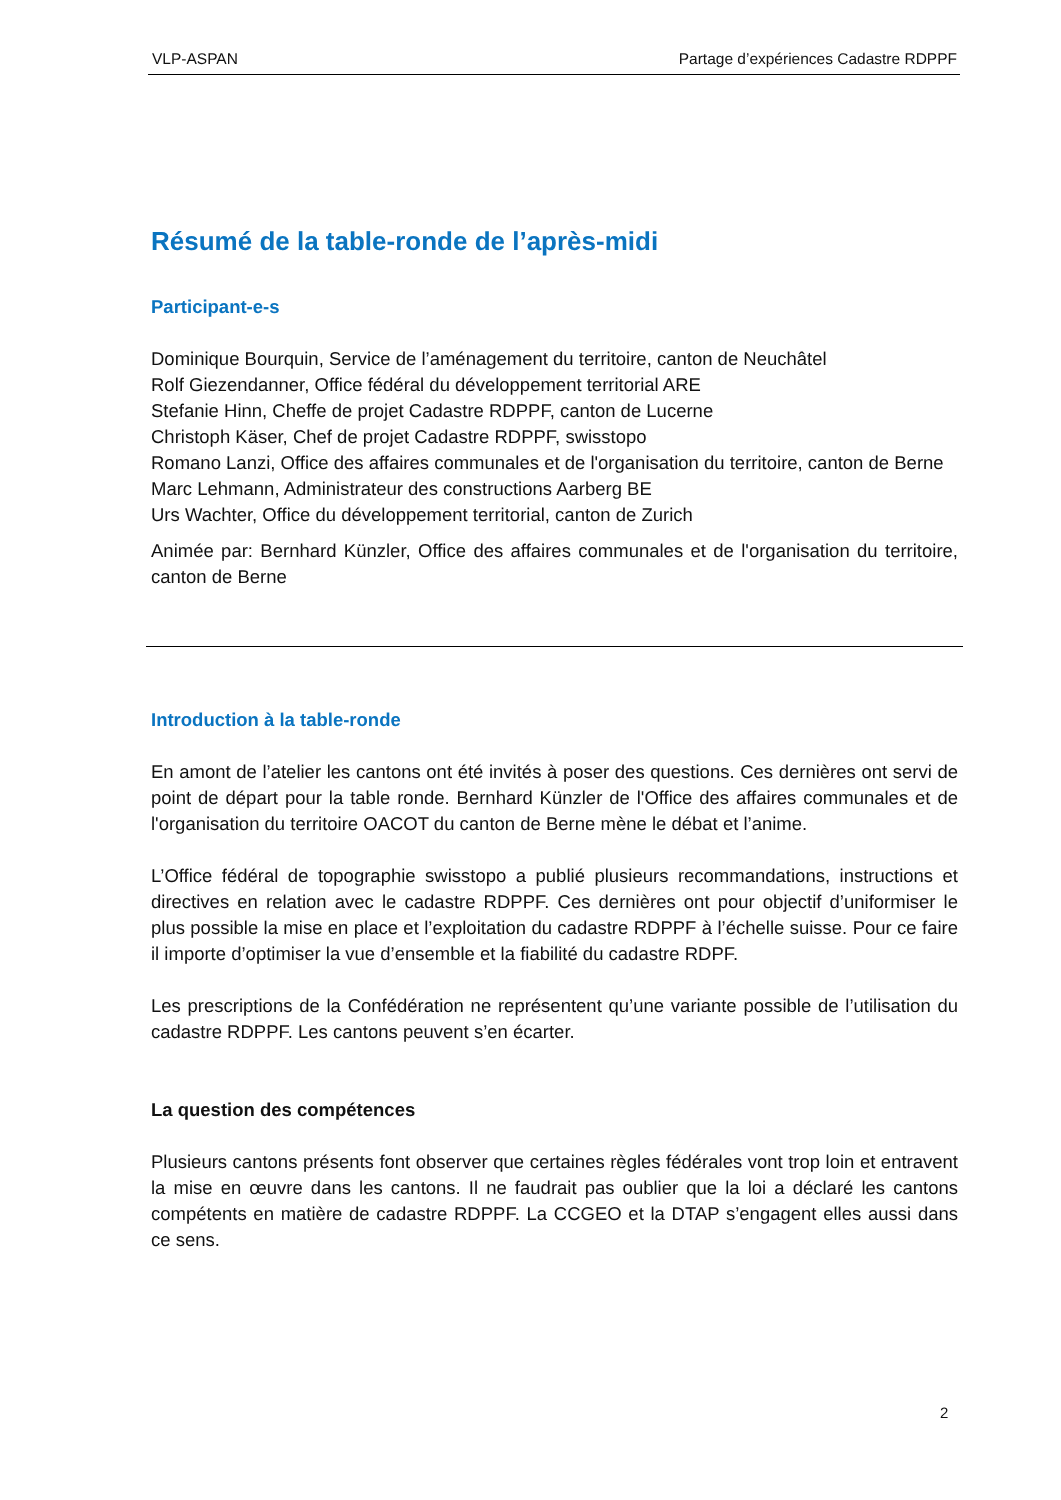VLP-ASPAN Partage d’expériences Cadastre RDPPF
Résumé de la table-ronde de l’après-midi
Participant-e-s
Dominique Bourquin, Service de l’aménagement du territoire, canton de Neuchâtel
Rolf Giezendanner, Office fédéral du développement territorial ARE
Stefanie Hinn, Cheffe de projet Cadastre RDPPF, canton de Lucerne
Christoph Käser, Chef de projet Cadastre RDPPF, swisstopo
Romano Lanzi, Office des affaires communales et de l'organisation du territoire, canton de Berne
Marc Lehmann, Administrateur des constructions Aarberg BE
Urs Wachter, Office du développement territorial, canton de Zurich
Animée par: Bernhard Künzler, Office des affaires communales et de l'organisation du territoire, canton de Berne
Introduction à la table-ronde
En amont de l’atelier les cantons ont été invités à poser des questions. Ces dernières ont servi de point de départ pour la table ronde. Bernhard Künzler de l'Office des affaires communales et de l'organisation du territoire OACOT du canton de Berne mène le débat et l’anime.
L’Office fédéral de topographie swisstopo a publié plusieurs recommandations, instructions et directives en relation avec le cadastre RDPPF. Ces dernières ont pour objectif d’uniformiser le plus possible la mise en place et l’exploitation du cadastre RDPPF à l’échelle suisse. Pour ce faire il importe d’optimiser la vue d’ensemble et la fiabilité du cadastre RDPF.
Les prescriptions de la Confédération ne représentent qu’une variante possible de l’utilisation du cadastre RDPPF. Les cantons peuvent s’en écarter.
La question des compétences
Plusieurs cantons présents font observer que certaines règles fédérales vont trop loin et entravent la mise en œuvre dans les cantons. Il ne faudrait pas oublier que la loi a déclaré les cantons compétents en matière de cadastre RDPPF. La CCGEO et la DTAP s’engagent elles aussi dans ce sens.
2